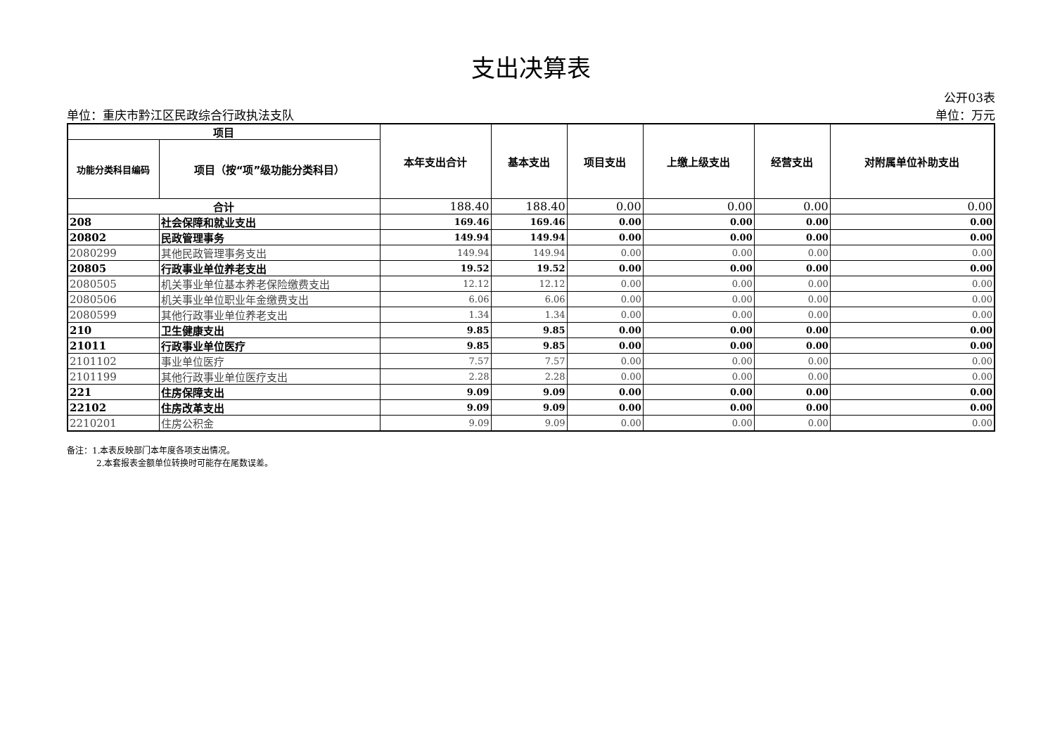支出决算表
单位：重庆市黔江区民政综合行政执法支队
公开03表
单位：万元
| 项目 | | 本年支出合计 | 基本支出 | 项目支出 | 上缴上级支出 | 经营支出 | 对附属单位补助支出 |
| --- | --- | --- | --- | --- | --- | --- | --- |
| 功能分类科目编码 | 项目（按“项”级功能分类科目） | | | | | | |
| 合计 | | 188.40 | 188.40 | 0.00 | 0.00 | 0.00 | 0.00 |
| 208 | 社会保障和就业支出 | 169.46 | 169.46 | 0.00 | 0.00 | 0.00 | 0.00 |
| 20802 | 民政管理事务 | 149.94 | 149.94 | 0.00 | 0.00 | 0.00 | 0.00 |
| 2080299 | 其他民政管理事务支出 | 149.94 | 149.94 | 0.00 | 0.00 | 0.00 | 0.00 |
| 20805 | 行政事业单位养老支出 | 19.52 | 19.52 | 0.00 | 0.00 | 0.00 | 0.00 |
| 2080505 | 机关事业单位基本养老保险缴费支出 | 12.12 | 12.12 | 0.00 | 0.00 | 0.00 | 0.00 |
| 2080506 | 机关事业单位职业年金缴费支出 | 6.06 | 6.06 | 0.00 | 0.00 | 0.00 | 0.00 |
| 2080599 | 其他行政事业单位养老支出 | 1.34 | 1.34 | 0.00 | 0.00 | 0.00 | 0.00 |
| 210 | 卫生健康支出 | 9.85 | 9.85 | 0.00 | 0.00 | 0.00 | 0.00 |
| 21011 | 行政事业单位医疗 | 9.85 | 9.85 | 0.00 | 0.00 | 0.00 | 0.00 |
| 2101102 | 事业单位医疗 | 7.57 | 7.57 | 0.00 | 0.00 | 0.00 | 0.00 |
| 2101199 | 其他行政事业单位医疗支出 | 2.28 | 2.28 | 0.00 | 0.00 | 0.00 | 0.00 |
| 221 | 住房保障支出 | 9.09 | 9.09 | 0.00 | 0.00 | 0.00 | 0.00 |
| 22102 | 住房改革支出 | 9.09 | 9.09 | 0.00 | 0.00 | 0.00 | 0.00 |
| 2210201 | 住房公积金 | 9.09 | 9.09 | 0.00 | 0.00 | 0.00 | 0.00 |
备注：1.本表反映部门本年度各项支出情况。
2.本套报表金额单位转换时可能存在尾数误差。